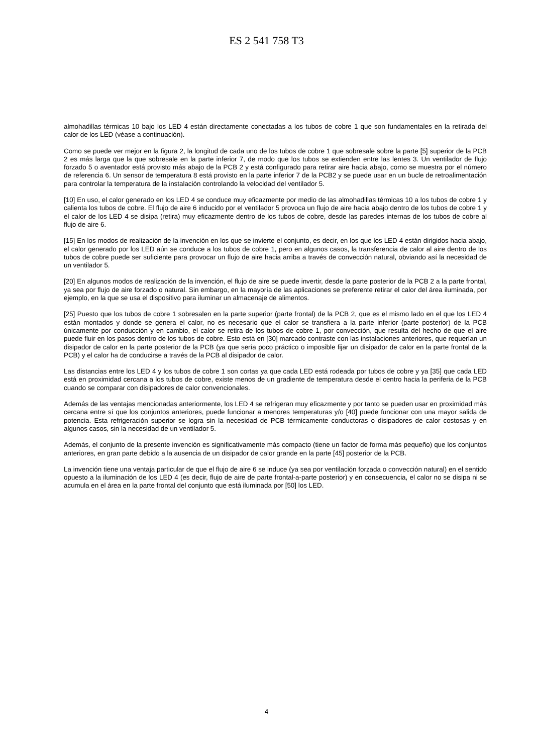ES 2 541 758 T3
almohadillas térmicas 10 bajo los LED 4 están directamente conectadas a los tubos de cobre 1 que son fundamentales en la retirada del calor de los LED (véase a continuación).
Como se puede ver mejor en la figura 2, la longitud de cada uno de los tubos de cobre 1 que sobresale sobre la parte [5] superior de la PCB 2 es más larga que la que sobresale en la parte inferior 7, de modo que los tubos se extienden entre las lentes 3. Un ventilador de flujo forzado 5 o aventador está provisto más abajo de la PCB 2 y está configurado para retirar aire hacia abajo, como se muestra por el número de referencia 6. Un sensor de temperatura 8 está provisto en la parte inferior 7 de la PCB2 y se puede usar en un bucle de retroalimentación para controlar la temperatura de la instalación controlando la velocidad del ventilador 5.
[10] En uso, el calor generado en los LED 4 se conduce muy eficazmente por medio de las almohadillas térmicas 10 a los tubos de cobre 1 y calienta los tubos de cobre. El flujo de aire 6 inducido por el ventilador 5 provoca un flujo de aire hacia abajo dentro de los tubos de cobre 1 y el calor de los LED 4 se disipa (retira) muy eficazmente dentro de los tubos de cobre, desde las paredes internas de los tubos de cobre al flujo de aire 6.
[15] En los modos de realización de la invención en los que se invierte el conjunto, es decir, en los que los LED 4 están dirigidos hacia abajo, el calor generado por los LED aún se conduce a los tubos de cobre 1, pero en algunos casos, la transferencia de calor al aire dentro de los tubos de cobre puede ser suficiente para provocar un flujo de aire hacia arriba a través de convección natural, obviando así la necesidad de un ventilador 5.
[20] En algunos modos de realización de la invención, el flujo de aire se puede invertir, desde la parte posterior de la PCB 2 a la parte frontal, ya sea por flujo de aire forzado o natural. Sin embargo, en la mayoría de las aplicaciones se preferente retirar el calor del área iluminada, por ejemplo, en la que se usa el dispositivo para iluminar un almacenaje de alimentos.
[25] Puesto que los tubos de cobre 1 sobresalen en la parte superior (parte frontal) de la PCB 2, que es el mismo lado en el que los LED 4 están montados y donde se genera el calor, no es necesario que el calor se transfiera a la parte inferior (parte posterior) de la PCB únicamente por conducción y en cambio, el calor se retira de los tubos de cobre 1, por convección, que resulta del hecho de que el aire puede fluir en los pasos dentro de los tubos de cobre. Esto está en [30] marcado contraste con las instalaciones anteriores, que requerían un disipador de calor en la parte posterior de la PCB (ya que sería poco práctico o imposible fijar un disipador de calor en la parte frontal de la PCB) y el calor ha de conducirse a través de la PCB al disipador de calor.
Las distancias entre los LED 4 y los tubos de cobre 1 son cortas ya que cada LED está rodeada por tubos de cobre y ya [35] que cada LED está en proximidad cercana a los tubos de cobre, existe menos de un gradiente de temperatura desde el centro hacia la periferia de la PCB cuando se comparar con disipadores de calor convencionales.
Además de las ventajas mencionadas anteriormente, los LED 4 se refrigeran muy eficazmente y por tanto se pueden usar en proximidad más cercana entre sí que los conjuntos anteriores, puede funcionar a menores temperaturas y/o [40] puede funcionar con una mayor salida de potencia. Esta refrigeración superior se logra sin la necesidad de PCB térmicamente conductoras o disipadores de calor costosas y en algunos casos, sin la necesidad de un ventilador 5.
Además, el conjunto de la presente invención es significativamente más compacto (tiene un factor de forma más pequeño) que los conjuntos anteriores, en gran parte debido a la ausencia de un disipador de calor grande en la parte [45] posterior de la PCB.
La invención tiene una ventaja particular de que el flujo de aire 6 se induce (ya sea por ventilación forzada o convección natural) en el sentido opuesto a la iluminación de los LED 4 (es decir, flujo de aire de parte frontal-a-parte posterior) y en consecuencia, el calor no se disipa ni se acumula en el área en la parte frontal del conjunto que está iluminada por [50] los LED.
4